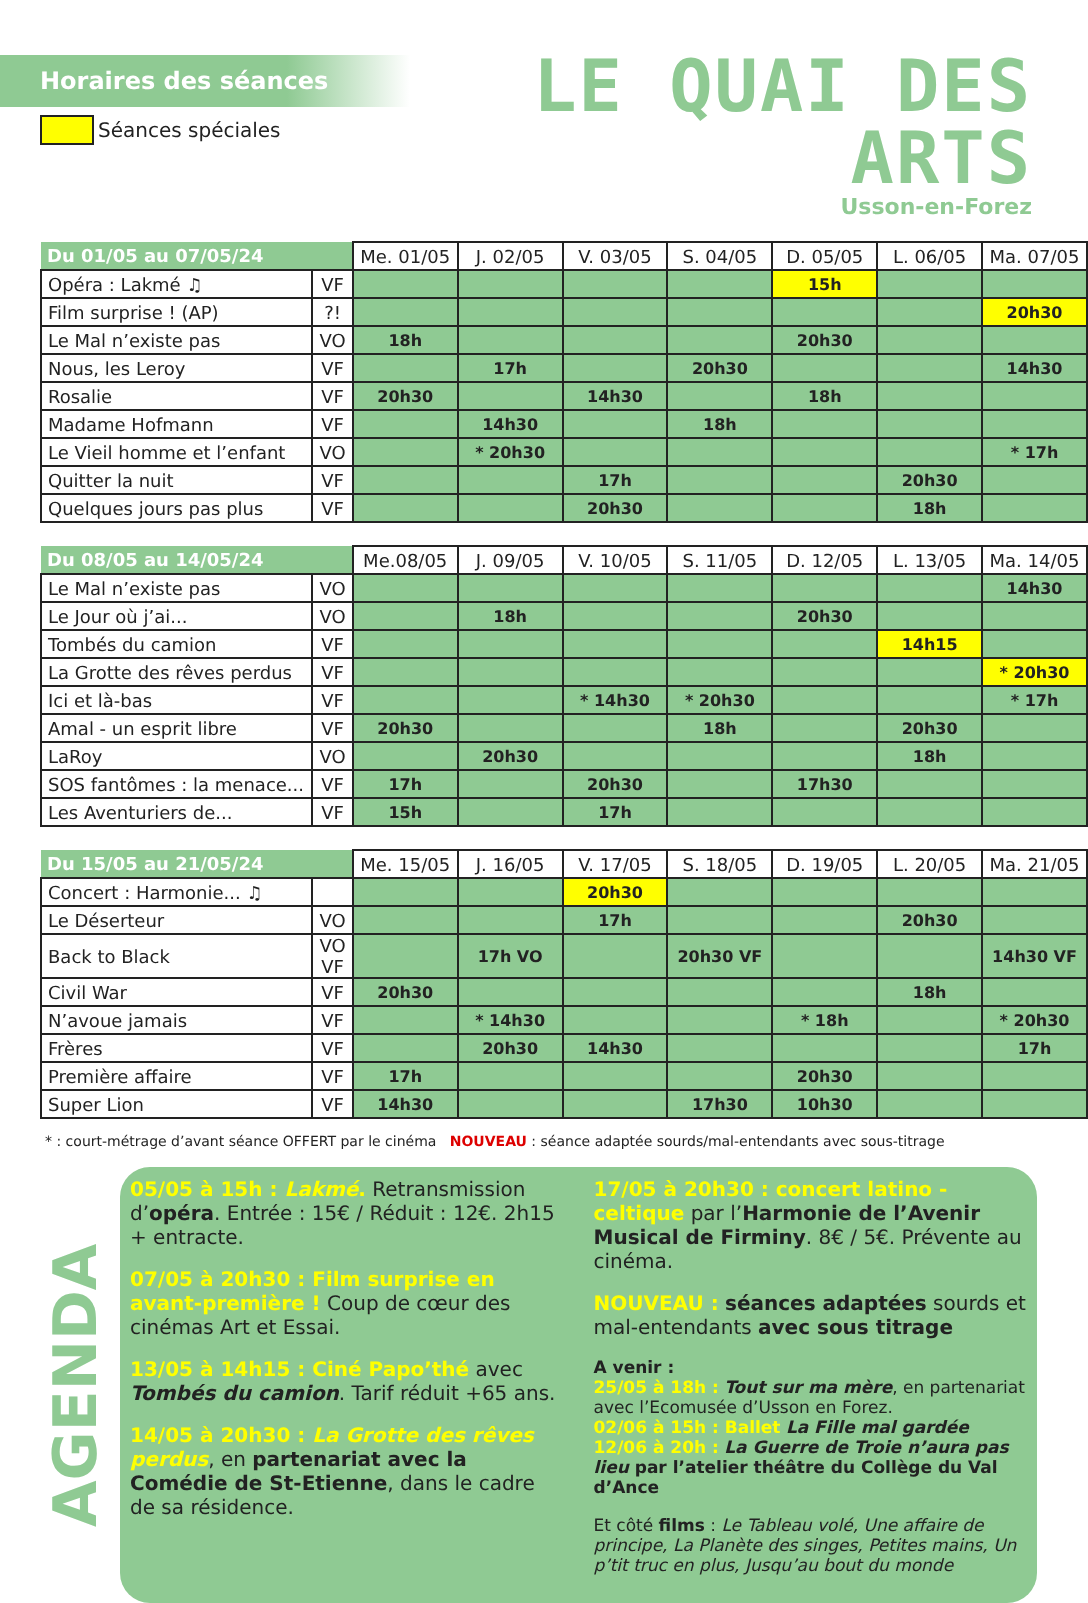Horaires des séances
Séances spéciales
LE QUAI DES ARTS
Usson-en-Forez
| Du 01/05 au 07/05/24 | | Me. 01/05 | J. 02/05 | V. 03/05 | S. 04/05 | D. 05/05 | L. 06/05 | Ma. 07/05 |
| --- | --- | --- | --- | --- | --- | --- | --- | --- |
| Opéra : Lakmé ♫ | VF | | | | | 15h | | |
| Film surprise ! (AP) | ?! | | | | | | | 20h30 |
| Le Mal n’existe pas | VO | 18h | | | | 20h30 | | |
| Nous, les Leroy | VF | | 17h | | 20h30 | | | 14h30 |
| Rosalie | VF | 20h30 | | 14h30 | | 18h | | |
| Madame Hofmann | VF | | 14h30 | | 18h | | | |
| Le Vieil homme et l’enfant | VO | | * 20h30 | | | | | * 17h |
| Quitter la nuit | VF | | | 17h | | | 20h30 | |
| Quelques jours pas plus | VF | | | 20h30 | | | 18h | |
| Du 08/05 au 14/05/24 | | Me.08/05 | J. 09/05 | V. 10/05 | S. 11/05 | D. 12/05 | L. 13/05 | Ma. 14/05 |
| --- | --- | --- | --- | --- | --- | --- | --- | --- |
| Le Mal n’existe pas | VO | | | | | | | 14h30 |
| Le Jour où j’ai... | VO | | 18h | | | 20h30 | | |
| Tombés du camion | VF | | | | | | 14h15 | |
| La Grotte des rêves perdus | VF | | | | | | | * 20h30 |
| Ici et là-bas | VF | | | * 14h30 | * 20h30 | | | * 17h |
| Amal - un esprit libre | VF | 20h30 | | | 18h | | 20h30 | |
| LaRoy | VO | | 20h30 | | | | 18h | |
| SOS fantômes : la menace... | VF | 17h | | 20h30 | | 17h30 | | |
| Les Aventuriers de... | VF | 15h | | 17h | | | | |
| Du 15/05 au 21/05/24 | | Me. 15/05 | J. 16/05 | V. 17/05 | S. 18/05 | D. 19/05 | L. 20/05 | Ma. 21/05 |
| --- | --- | --- | --- | --- | --- | --- | --- | --- |
| Concert : Harmonie... ♫ | | | | 20h30 | | | | |
| Le Déserteur | VO | | | 17h | | | 20h30 | |
| Back to Black | VO VF | | 17h VO | | 20h30 VF | | | 14h30 VF |
| Civil War | VF | 20h30 | | | | | 18h | |
| N’avoue jamais | VF | | * 14h30 | | | * 18h | | * 20h30 |
| Frères | VF | | 20h30 | 14h30 | | | | 17h |
| Première affaire | VF | 17h | | | | 20h30 | | |
| Super Lion | VF | 14h30 | | | 17h30 | 10h30 | | |
* : court-métrage d’avant séance OFFERT par le cinéma NOUVEAU : séance adaptée sourds/mal-entendants avec sous-titrage
AGENDA
05/05 à 15h : Lakmé. Retransmission d’opéra. Entrée : 15€ / Réduit : 12€. 2h15 + entracte.
07/05 à 20h30 : Film surprise en avant-première ! Coup de cœur des cinémas Art et Essai.
13/05 à 14h15 : Ciné Papo’thé avec Tombés du camion. Tarif réduit +65 ans.
14/05 à 20h30 : La Grotte des rêves perdus, en partenariat avec la Comédie de St-Etienne, dans le cadre de sa résidence.
17/05 à 20h30 : concert latino - celtique par l’Harmonie de l’Avenir Musical de Firminy. 8€ / 5€. Prévente au cinéma.
NOUVEAU : séances adaptées sourds et mal-entendants avec sous titrage
A venir :
25/05 à 18h : Tout sur ma mère, en partenariat avec l’Ecomusée d’Usson en Forez.
02/06 à 15h : Ballet La Fille mal gardée
12/06 à 20h : La Guerre de Troie n’aura pas lieu par l’atelier théâtre du Collège du Val d’Ance
Et côté films : Le Tableau volé, Une affaire de principe, La Planète des singes, Petites mains, Un p’tit truc en plus, Jusqu’au bout du monde